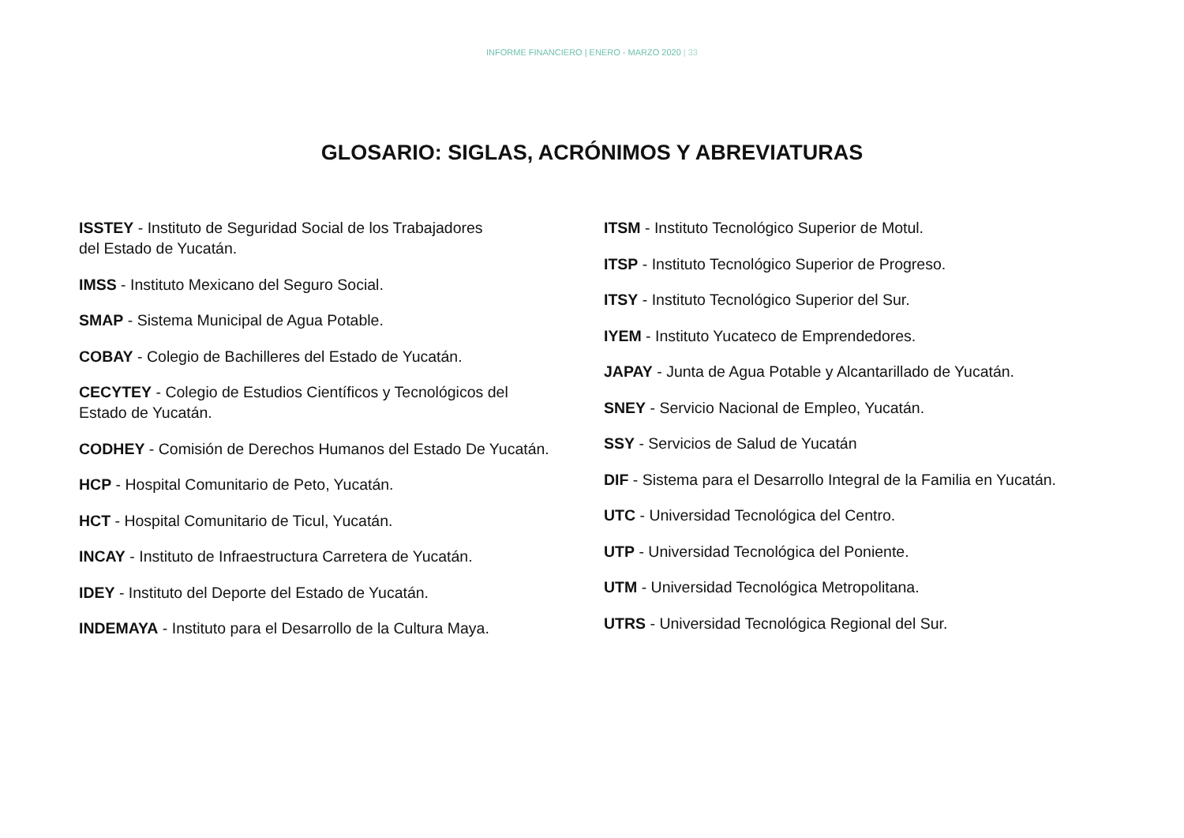INFORME FINANCIERO | ENERO - MARZO 2020 | 33
GLOSARIO: SIGLAS, ACRÓNIMOS Y ABREVIATURAS
ISSTEY - Instituto de Seguridad Social de los Trabajadores
del Estado de Yucatán.
IMSS - Instituto Mexicano del Seguro Social.
SMAP - Sistema Municipal de Agua Potable.
COBAY - Colegio de Bachilleres del Estado de Yucatán.
CECYTEY - Colegio de Estudios Científicos y Tecnológicos del
Estado de Yucatán.
CODHEY - Comisión de Derechos Humanos del Estado De Yucatán.
HCP - Hospital Comunitario de Peto, Yucatán.
HCT - Hospital Comunitario de Ticul, Yucatán.
INCAY - Instituto de Infraestructura Carretera de Yucatán.
IDEY - Instituto del Deporte del Estado de Yucatán.
INDEMAYA - Instituto para el Desarrollo de la Cultura Maya.
ITSM - Instituto Tecnológico Superior de Motul.
ITSP - Instituto Tecnológico Superior de Progreso.
ITSY - Instituto Tecnológico Superior del Sur.
IYEM - Instituto Yucateco de Emprendedores.
JAPAY - Junta de Agua Potable y Alcantarillado de Yucatán.
SNEY - Servicio Nacional de Empleo, Yucatán.
SSY - Servicios de Salud de Yucatán
DIF - Sistema para el Desarrollo Integral de la Familia en Yucatán.
UTC - Universidad Tecnológica del Centro.
UTP - Universidad Tecnológica del Poniente.
UTM - Universidad Tecnológica Metropolitana.
UTRS - Universidad Tecnológica Regional del Sur.